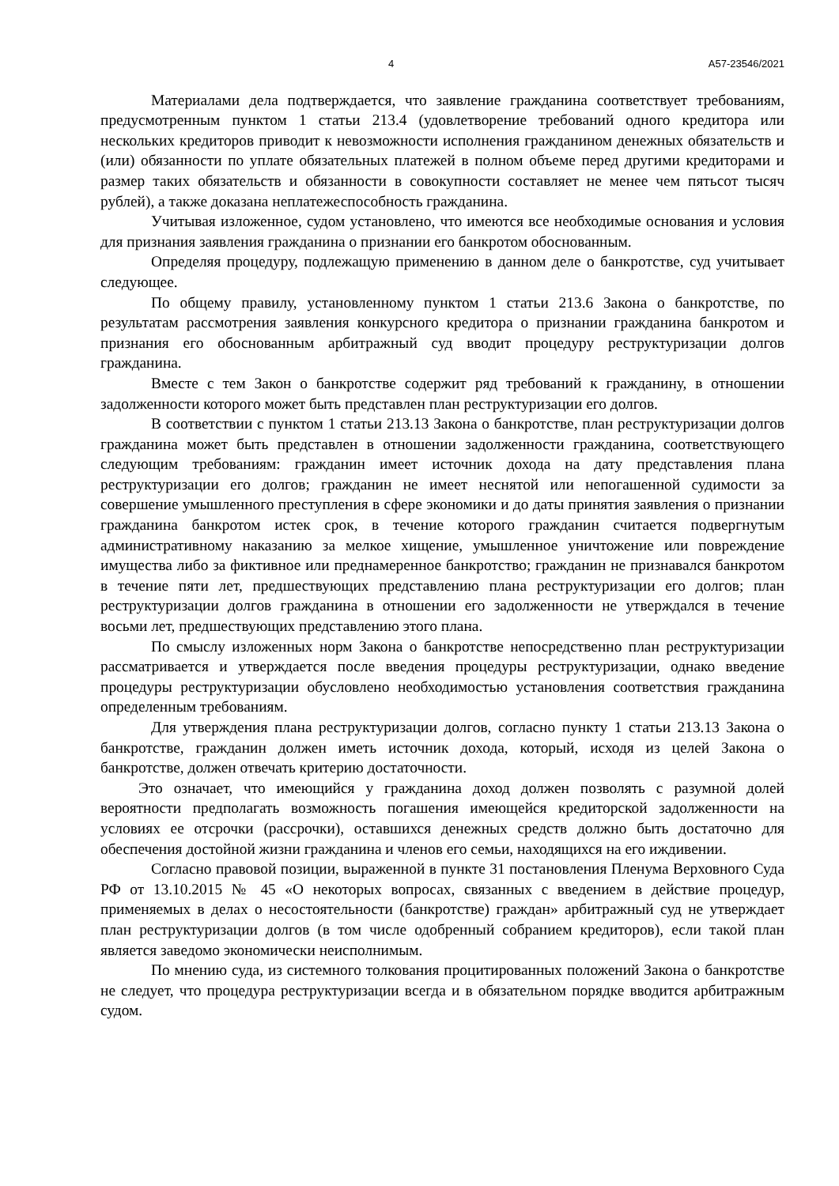4 А57-23546/2021
Материалами дела подтверждается, что заявление гражданина соответствует требованиям, предусмотренным пунктом 1 статьи 213.4 (удовлетворение требований одного кредитора или нескольких кредиторов приводит к невозможности исполнения гражданином денежных обязательств и (или) обязанности по уплате обязательных платежей в полном объеме перед другими кредиторами и размер таких обязательств и обязанности в совокупности составляет не менее чем пятьсот тысяч рублей), а также доказана неплатежеспособность гражданина.
Учитывая изложенное, судом установлено, что имеются все необходимые основания и условия для признания заявления гражданина о признании его банкротом обоснованным.
Определяя процедуру, подлежащую применению в данном деле о банкротстве, суд учитывает следующее.
По общему правилу, установленному пунктом 1 статьи 213.6 Закона о банкротстве, по результатам рассмотрения заявления конкурсного кредитора о признании гражданина банкротом и признания его обоснованным арбитражный суд вводит процедуру реструктуризации долгов гражданина.
Вместе с тем Закон о банкротстве содержит ряд требований к гражданину, в отношении задолженности которого может быть представлен план реструктуризации его долгов.
В соответствии с пунктом 1 статьи 213.13 Закона о банкротстве, план реструктуризации долгов гражданина может быть представлен в отношении задолженности гражданина, соответствующего следующим требованиям: гражданин имеет источник дохода на дату представления плана реструктуризации его долгов; гражданин не имеет неснятой или непогашенной судимости за совершение умышленного преступления в сфере экономики и до даты принятия заявления о признании гражданина банкротом истек срок, в течение которого гражданин считается подвергнутым административному наказанию за мелкое хищение, умышленное уничтожение или повреждение имущества либо за фиктивное или преднамеренное банкротство; гражданин не признавался банкротом в течение пяти лет, предшествующих представлению плана реструктуризации его долгов; план реструктуризации долгов гражданина в отношении его задолженности не утверждался в течение восьми лет, предшествующих представлению этого плана.
По смыслу изложенных норм Закона о банкротстве непосредственно план реструктуризации рассматривается и утверждается после введения процедуры реструктуризации, однако введение процедуры реструктуризации обусловлено необходимостью установления соответствия гражданина определенным требованиям.
Для утверждения плана реструктуризации долгов, согласно пункту 1 статьи 213.13 Закона о банкротстве, гражданин должен иметь источник дохода, который, исходя из целей Закона о банкротстве, должен отвечать критерию достаточности.
Это означает, что имеющийся у гражданина доход должен позволять с разумной долей вероятности предполагать возможность погашения имеющейся кредиторской задолженности на условиях ее отсрочки (рассрочки), оставшихся денежных средств должно быть достаточно для обеспечения достойной жизни гражданина и членов его семьи, находящихся на его иждивении.
Согласно правовой позиции, выраженной в пункте 31 постановления Пленума Верховного Суда РФ от 13.10.2015 № 45 «О некоторых вопросах, связанных с введением в действие процедур, применяемых в делах о несостоятельности (банкротстве) граждан» арбитражный суд не утверждает план реструктуризации долгов (в том числе одобренный собранием кредиторов), если такой план является заведомо экономически неисполнимым.
По мнению суда, из системного толкования процитированных положений Закона о банкротстве не следует, что процедура реструктуризации всегда и в обязательном порядке вводится арбитражным судом.